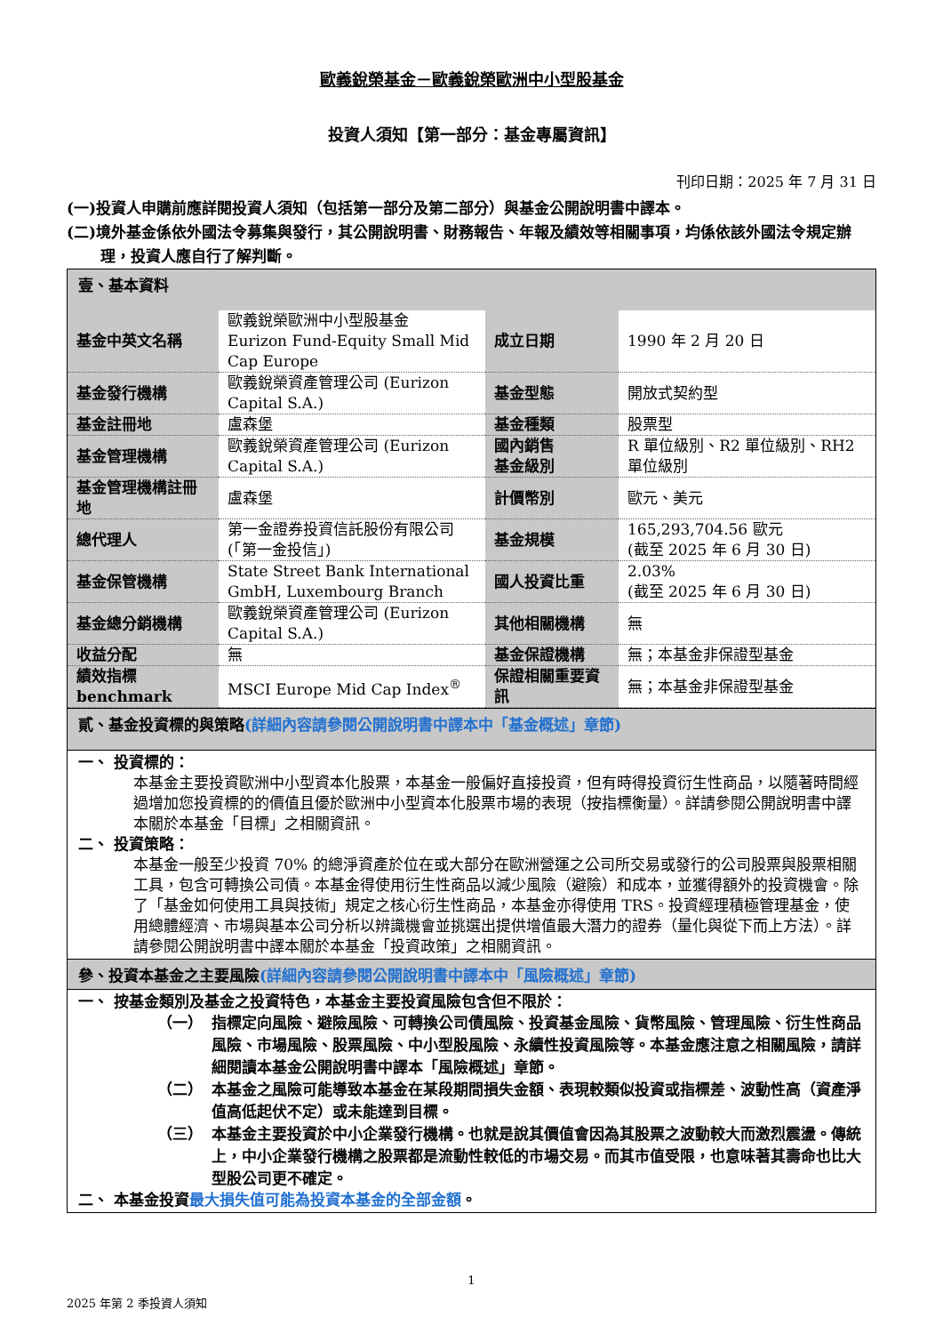歐義銳榮基金－歐義銳榮歐洲中小型股基金
投資人須知【第一部分：基金專屬資訊】
刊印日期：2025 年 7 月 31 日
(一)投資人申購前應詳閱投資人須知（包括第一部分及第二部分）與基金公開說明書中譯本。
(二)境外基金係依外國法令募集與發行，其公開說明書、財務報告、年報及績效等相關事項，均係依該外國法令規定辦理，投資人應自行了解判斷。
壹、基本資料
| 基金中英文名稱 | 歐義銳榮歐洲中小型股基金 Eurizon Fund-Equity Small Mid Cap Europe | 成立日期 | 1990 年 2 月 20 日 |
| 基金發行機構 | 歐義銳榮資產管理公司 (Eurizon Capital S.A.) | 基金型態 | 開放式契約型 |
| 基金註冊地 | 盧森堡 | 基金種類 | 股票型 |
| 基金管理機構 | 歐義銳榮資產管理公司 (Eurizon Capital S.A.) | 國內銷售 基金級別 | R 單位級別、R2 單位級別、RH2 單位級別 |
| 基金管理機構註冊地 | 盧森堡 | 計價幣別 | 歐元、美元 |
| 總代理人 | 第一金證券投資信託股份有限公司(「第一金投信」) | 基金規模 | 165,293,704.56 歐元 (截至 2025 年 6 月 30 日) |
| 基金保管機構 | State Street Bank International GmbH, Luxembourg Branch | 國人投資比重 | 2.03% (截至 2025 年 6 月 30 日) |
| 基金總分銷機構 | 歐義銳榮資產管理公司 (Eurizon Capital S.A.) | 其他相關機構 | 無 |
| 收益分配 | 無 | 基金保證機構 | 無；本基金非保證型基金 |
| 績效指標 benchmark | MSCI Europe Mid Cap Index<sup>®</sup> | 保證相關重要資訊 | 無；本基金非保證型基金 |
貳、基金投資標的與策略(詳細內容請參閱公開說明書中譯本中「基金概述」章節)
一、 投資標的：
本基金主要投資歐洲中小型資本化股票，本基金一般偏好直接投資，但有時得投資衍生性商品，以隨著時間經過增加您投資標的的價值且優於歐洲中小型資本化股票市場的表現（按指標衡量）。詳請參閱公開說明書中譯本關於本基金「目標」之相關資訊。
二、 投資策略：
本基金一般至少投資 70% 的總淨資產於位在或大部分在歐洲營運之公司所交易或發行的公司股票與股票相關工具，包含可轉換公司債。本基金得使用衍生性商品以減少風險（避險）和成本，並獲得額外的投資機會。除了「基金如何使用工具與技術」規定之核心衍生性商品，本基金亦得使用 TRS。投資經理積極管理基金，使用總體經濟、市場與基本公司分析以辨識機會並挑選出提供增值最大潛力的證券（量化與從下而上方法）。詳請參閱公開說明書中譯本關於本基金「投資政策」之相關資訊。
參、投資本基金之主要風險(詳細內容請參閱公開說明書中譯本中「風險概述」章節)
一、 按基金類別及基金之投資特色，本基金主要投資風險包含但不限於：
（一） 指標定向風險、避險風險、可轉換公司債風險、投資基金風險、貨幣風險、管理風險、衍生性商品風險、市場風險、股票風險、中小型股風險、永續性投資風險等。本基金應注意之相關風險，請詳細閱讀本基金公開說明書中譯本「風險概述」章節。
（二） 本基金之風險可能導致本基金在某段期間損失金額、表現較類似投資或指標差、波動性高（資產淨值高低起伏不定）或未能達到目標。
（三） 本基金主要投資於中小企業發行機構。也就是說其價值會因為其股票之波動較大而激烈震盪。傳統上，中小企業發行機構之股票都是流動性較低的市場交易。而其市值受限，也意味著其壽命也比大型股公司更不確定。
二、 本基金投資最大損失值可能為投資本基金的全部金額。
1
2025 年第 2 季投資人須知